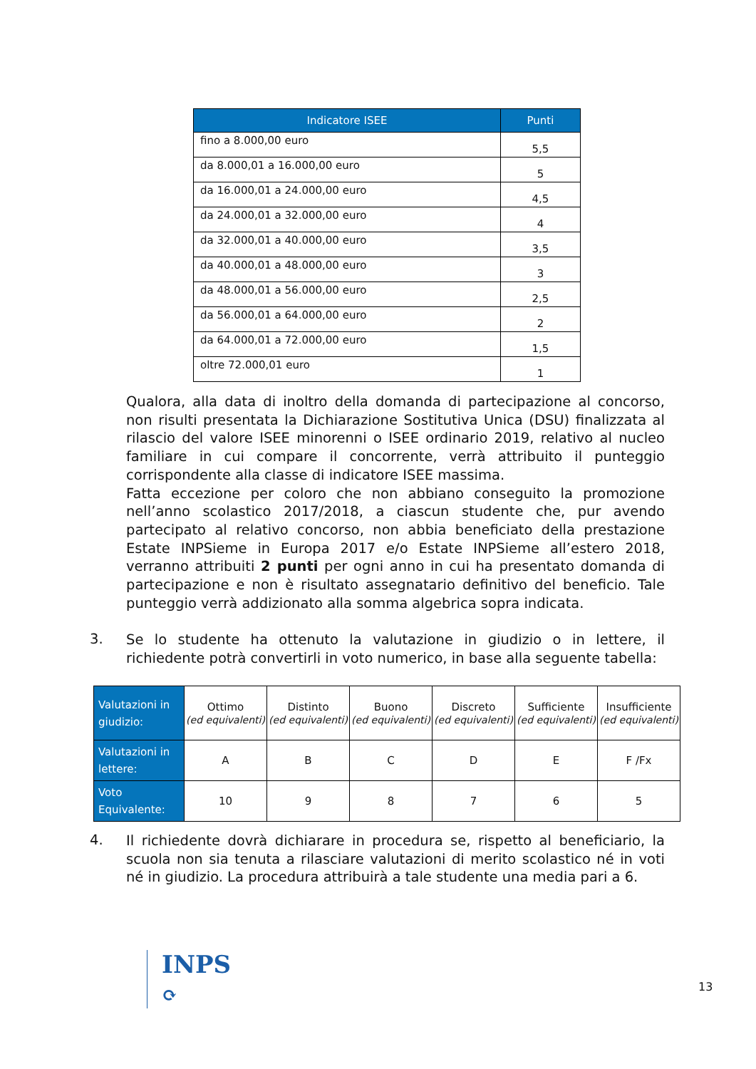| Indicatore ISEE | Punti |
| --- | --- |
| fino a 8.000,00 euro | 5,5 |
| da 8.000,01 a 16.000,00 euro | 5 |
| da 16.000,01 a 24.000,00 euro | 4,5 |
| da 24.000,01 a 32.000,00 euro | 4 |
| da 32.000,01 a 40.000,00 euro | 3,5 |
| da 40.000,01 a 48.000,00 euro | 3 |
| da 48.000,01 a 56.000,00 euro | 2,5 |
| da 56.000,01 a 64.000,00 euro | 2 |
| da 64.000,01 a 72.000,00 euro | 1,5 |
| oltre 72.000,01 euro | 1 |
Qualora, alla data di inoltro della domanda di partecipazione al concorso, non risulti presentata la Dichiarazione Sostitutiva Unica (DSU) finalizzata al rilascio del valore ISEE minorenni o ISEE ordinario 2019, relativo al nucleo familiare in cui compare il concorrente, verrà attribuito il punteggio corrispondente alla classe di indicatore ISEE massima.
Fatta eccezione per coloro che non abbiano conseguito la promozione nell’anno scolastico 2017/2018, a ciascun studente che, pur avendo partecipato al relativo concorso, non abbia beneficiato della prestazione Estate INPSieme in Europa 2017 e/o Estate INPSieme all’estero 2018, verranno attribuiti 2 punti per ogni anno in cui ha presentato domanda di partecipazione e non è risultato assegnatario definitivo del beneficio. Tale punteggio verrà addizionato alla somma algebrica sopra indicata.
3.
Se lo studente ha ottenuto la valutazione in giudizio o in lettere, il richiedente potrà convertirli in voto numerico, in base alla seguente tabella:
| Valutazioni in giudizio: | Ottimo (ed equivalenti) | Distinto (ed equivalenti) | Buono (ed equivalenti) | Discreto (ed equivalenti) | Sufficiente (ed equivalenti) | Insufficiente (ed equivalenti) |
| Valutazioni in lettere: | A | B | C | D | E | F /Fx |
| Voto Equivalente: | 10 | 9 | 8 | 7 | 6 | 5 |
4.
Il richiedente dovrà dichiarare in procedura se, rispetto al beneficiario, la scuola non sia tenuta a rilasciare valutazioni di merito scolastico né in voti né in giudizio. La procedura attribuirà a tale studente una media pari a 6.
INPS
⟳
13